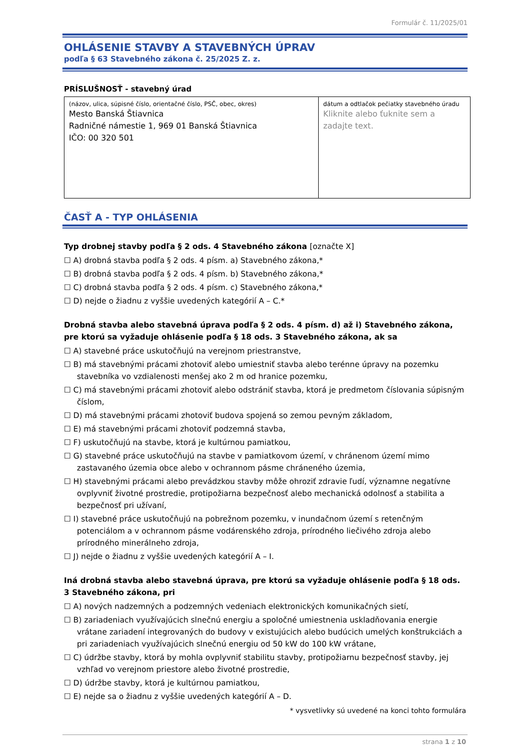Formulár č. 11/2025/01
OHLÁSENIE STAVBY A STAVEBNÝCH ÚPRAV
podľa § 63 Stavebného zákona č. 25/2025 Z. z.
PRÍSLUŠNOSŤ - stavebný úrad
| (názov, ulica, súpisné číslo, orientačné číslo, PSČ, obec, okres) Mesto Banská Štiavnica Radničné námestie 1, 969 01 Banská Štiavnica IČO: 00 320 501 | dátum a odtlačok pečiatky stavebného úradu Kliknite alebo ťuknite sem a zadajte text. |
ČASŤ A - TYP OHLÁSENIA
Typ drobnej stavby podľa § 2 ods. 4 Stavebného zákona [označte X]
☐ A) drobná stavba podľa § 2 ods. 4 písm. a) Stavebného zákona,*
☐ B) drobná stavba podľa § 2 ods. 4 písm. b) Stavebného zákona,*
☐ C) drobná stavba podľa § 2 ods. 4 písm. c) Stavebného zákona,*
☐ D) nejde o žiadnu z vyššie uvedených kategórií A – C.*
Drobná stavba alebo stavebná úprava podľa § 2 ods. 4 písm. d) až i) Stavebného zákona, pre ktorú sa vyžaduje ohlásenie podľa § 18 ods. 3 Stavebného zákona, ak sa
☐ A) stavebné práce uskutočňujú na verejnom priestranstve,
☐ B) má stavebnými prácami zhotoviť alebo umiestniť stavba alebo terénne úpravy na pozemku stavebníka vo vzdialenosti menšej ako 2 m od hranice pozemku,
☐ C) má stavebnými prácami zhotoviť alebo odstrániť stavba, ktorá je predmetom číslovania súpisným číslom,
☐ D) má stavebnými prácami zhotoviť budova spojená so zemou pevným základom,
☐ E) má stavebnými prácami zhotoviť podzemná stavba,
☐ F) uskutočňujú na stavbe, ktorá je kultúrnou pamiatkou,
☐ G) stavebné práce uskutočňujú na stavbe v pamiatkovom území, v chránenom území mimo zastavaného územia obce alebo v ochrannom pásme chráneného územia,
☐ H) stavebnými prácami alebo prevádzkou stavby môže ohroziť zdravie ľudí, významne negatívne ovplyvniť životné prostredie, protipožiarna bezpečnosť alebo mechanická odolnosť a stabilita a bezpečnosť pri užívaní,
☐ I) stavebné práce uskutočňujú na pobrežnom pozemku, v inundačnom území s retenčným potenciálom a v ochrannom pásme vodárenského zdroja, prírodného liečivého zdroja alebo prírodného minerálneho zdroja,
☐ J) nejde o žiadnu z vyššie uvedených kategórií A – I.
Iná drobná stavba alebo stavebná úprava, pre ktorú sa vyžaduje ohlásenie podľa § 18 ods. 3 Stavebného zákona, pri
☐ A) nových nadzemných a podzemných vedeniach elektronických komunikačných sietí,
☐ B) zariadeniach využívajúcich slnečnú energiu a spoločné umiestnenia uskladňovania energie vrátane zariadení integrovaných do budovy v existujúcich alebo budúcich umelých konštrukciách a pri zariadeniach využívajúcich slnečnú energiu od 50 kW do 100 kW vrátane,
☐ C) údržbe stavby, ktorá by mohla ovplyvniť stabilitu stavby, protipožiarnu bezpečnosť stavby, jej vzhľad vo verejnom priestore alebo životné prostredie,
☐ D) údržbe stavby, ktorá je kultúrnou pamiatkou,
☐ E) nejde sa o žiadnu z vyššie uvedených kategórií A – D.
* vysvetlivky sú uvedené na konci tohto formulára
strana 1 z 10